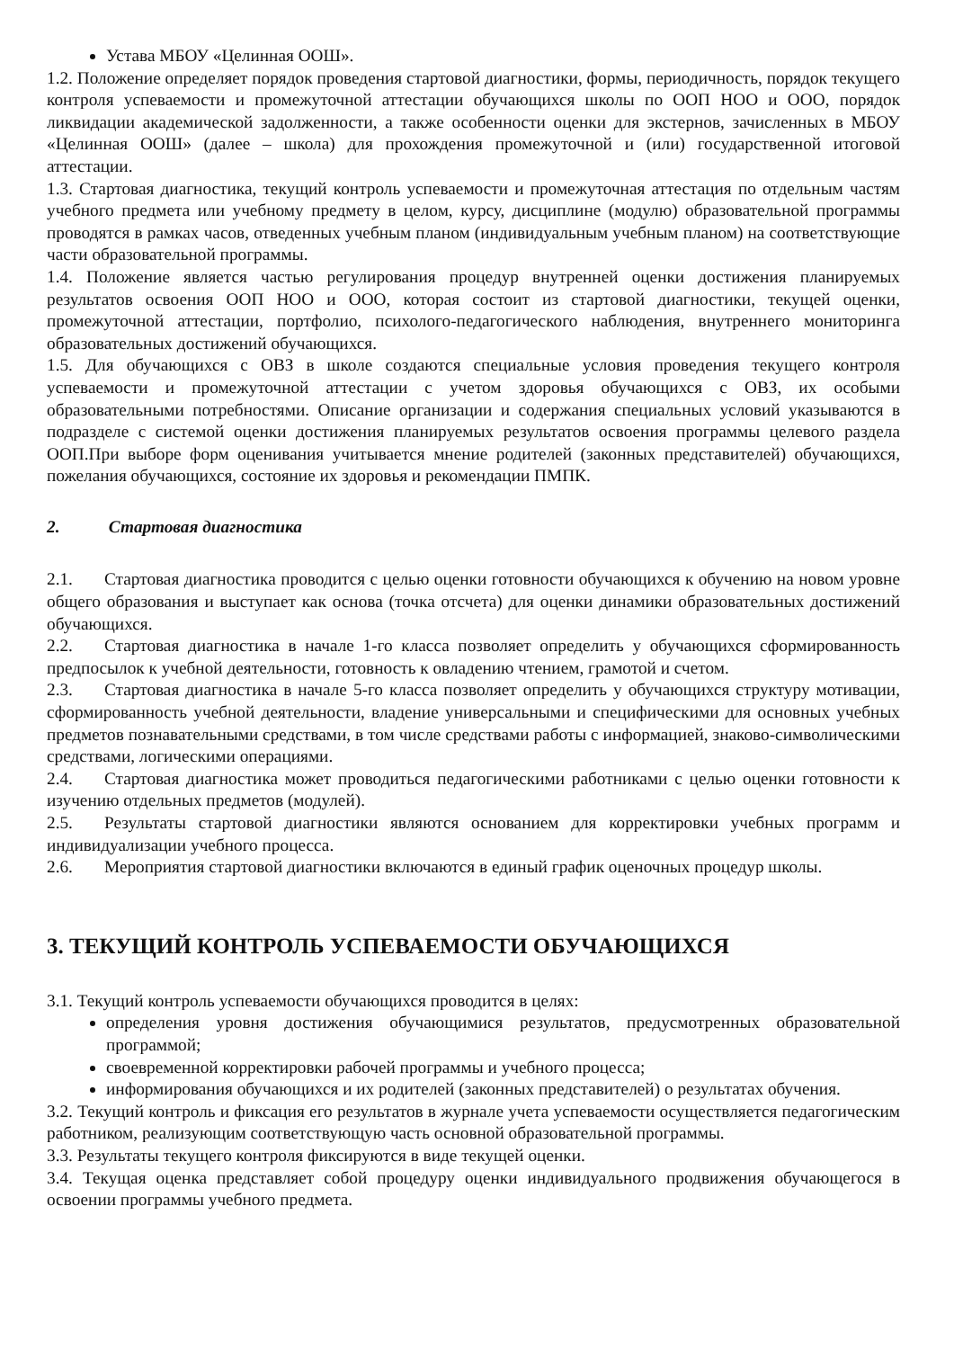Устава МБОУ «Целинная ООШ».
1.2. Положение определяет порядок проведения стартовой диагностики, формы, периодичность, порядок текущего контроля успеваемости и промежуточной аттестации обучающихся школы по ООП НОО и ООО, порядок ликвидации академической задолженности, а также особенности оценки для экстернов, зачисленных в МБОУ «Целинная ООШ» (далее – школа) для прохождения промежуточной и (или) государственной итоговой аттестации.
1.3. Стартовая диагностика, текущий контроль успеваемости и промежуточная аттестация по отдельным частям учебного предмета или учебному предмету в целом, курсу, дисциплине (модулю) образовательной программы проводятся в рамках часов, отведенных учебным планом (индивидуальным учебным планом) на соответствующие части образовательной программы.
1.4. Положение является частью регулирования процедур внутренней оценки достижения планируемых результатов освоения ООП НОО и ООО, которая состоит из стартовой диагностики, текущей оценки, промежуточной аттестации, портфолио, психолого-педагогического наблюдения, внутреннего мониторинга образовательных достижений обучающихся.
1.5. Для обучающихся с ОВЗ в школе создаются специальные условия проведения текущего контроля успеваемости и промежуточной аттестации с учетом здоровья обучающихся с ОВЗ, их особыми образовательными потребностями. Описание организации и содержания специальных условий указываются в подразделе с системой оценки достижения планируемых результатов освоения программы целевого раздела ООП.При выборе форм оценивания учитывается мнение родителей (законных представителей) обучающихся, пожелания обучающихся, состояние их здоровья и рекомендации ПМПК.
2. Стартовая диагностика
2.1. Стартовая диагностика проводится с целью оценки готовности обучающихся к обучению на новом уровне общего образования и выступает как основа (точка отсчета) для оценки динамики образовательных достижений обучающихся.
2.2. Стартовая диагностика в начале 1-го класса позволяет определить у обучающихся сформированность предпосылок к учебной деятельности, готовность к овладению чтением, грамотой и счетом.
2.3. Стартовая диагностика в начале 5-го класса позволяет определить у обучающихся структуру мотивации, сформированность учебной деятельности, владение универсальными и специфическими для основных учебных предметов познавательными средствами, в том числе средствами работы с информацией, знаково-символическими средствами, логическими операциями.
2.4. Стартовая диагностика может проводиться педагогическими работниками с целью оценки готовности к изучению отдельных предметов (модулей).
2.5. Результаты стартовой диагностики являются основанием для корректировки учебных программ и индивидуализации учебного процесса.
2.6. Мероприятия стартовой диагностики включаются в единый график оценочных процедур школы.
3. ТЕКУЩИЙ КОНТРОЛЬ УСПЕВАЕМОСТИ ОБУЧАЮЩИХСЯ
3.1. Текущий контроль успеваемости обучающихся проводится в целях:
определения уровня достижения обучающимися результатов, предусмотренных образовательной программой;
своевременной корректировки рабочей программы и учебного процесса;
информирования обучающихся и их родителей (законных представителей) о результатах обучения.
3.2. Текущий контроль и фиксация его результатов в журнале учета успеваемости осуществляется педагогическим работником, реализующим соответствующую часть основной образовательной программы.
3.3. Результаты текущего контроля фиксируются в виде текущей оценки.
3.4. Текущая оценка представляет собой процедуру оценки индивидуального продвижения обучающегося в освоении программы учебного предмета.